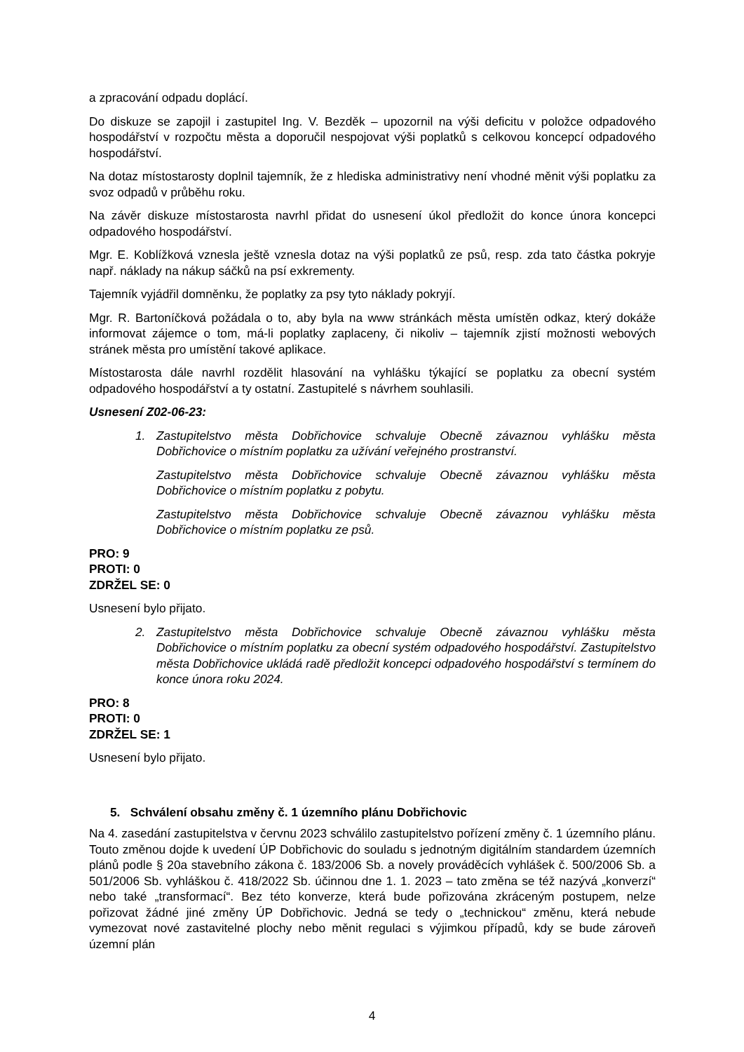a zpracování odpadu doplácí.
Do diskuze se zapojil i zastupitel Ing. V. Bezděk – upozornil na výši deficitu v položce odpadového hospodářství v rozpočtu města a doporučil nespojovat výši poplatků s celkovou koncepcí odpadového hospodářství.
Na dotaz místostarosty doplnil tajemník, že z hlediska administrativy není vhodné měnit výši poplatku za svoz odpadů v průběhu roku.
Na závěr diskuze místostarosta navrhl přidat do usnesení úkol předložit do konce února koncepci odpadového hospodářství.
Mgr. E. Koblížková vznesla ještě vznesla dotaz na výši poplatků ze psů, resp. zda tato částka pokryje např. náklady na nákup sáčků na psí exkrementy.
Tajemník vyjádřil domněnku, že poplatky za psy tyto náklady pokryjí.
Mgr. R. Bartoníčková požádala o to, aby byla na www stránkách města umístěn odkaz, který dokáže informovat zájemce o tom, má-li poplatky zaplaceny, či nikoliv – tajemník zjistí možnosti webových stránek města pro umístění takové aplikace.
Místostarosta dále navrhl rozdělit hlasování na vyhlášku týkající se poplatku za obecní systém odpadového hospodářství a ty ostatní. Zastupitelé s návrhem souhlasili.
Usnesení Z02-06-23:
1. Zastupitelstvo města Dobřichovice schvaluje Obecně závaznou vyhlášku města Dobřichovice o místním poplatku za užívání veřejného prostranství.
Zastupitelstvo města Dobřichovice schvaluje Obecně závaznou vyhlášku města Dobřichovice o místním poplatku z pobytu.
Zastupitelstvo města Dobřichovice schvaluje Obecně závaznou vyhlášku města Dobřichovice o místním poplatku ze psů.
PRO: 9
PROTI: 0
ZDRŽEL SE: 0
Usnesení bylo přijato.
2. Zastupitelstvo města Dobřichovice schvaluje Obecně závaznou vyhlášku města Dobřichovice o místním poplatku za obecní systém odpadového hospodářství. Zastupitelstvo města Dobřichovice ukládá radě předložit koncepci odpadového hospodářství s termínem do konce února roku 2024.
PRO: 8
PROTI: 0
ZDRŽEL SE: 1
Usnesení bylo přijato.
5. Schválení obsahu změny č. 1 územního plánu Dobřichovic
Na 4. zasedání zastupitelstva v červnu 2023 schválilo zastupitelstvo pořízení změny č. 1 územního plánu. Touto změnou dojde k uvedení ÚP Dobřichovic do souladu s jednotným digitálním standardem územních plánů podle § 20a stavebního zákona č. 183/2006 Sb. a novely prováděcích vyhlášek č. 500/2006 Sb. a 501/2006 Sb. vyhláškou č. 418/2022 Sb. účinnou dne 1. 1. 2023 – tato změna se též nazývá „konverzí“ nebo také „transformací“. Bez této konverze, která bude pořizována zkráceným postupem, nelze pořizovat žádné jiné změny ÚP Dobřichovic. Jedná se tedy o „technickou“ změnu, která nebude vymezovat nové zastavitelné plochy nebo měnit regulaci s výjimkou případů, kdy se bude zároveň územní plán
4